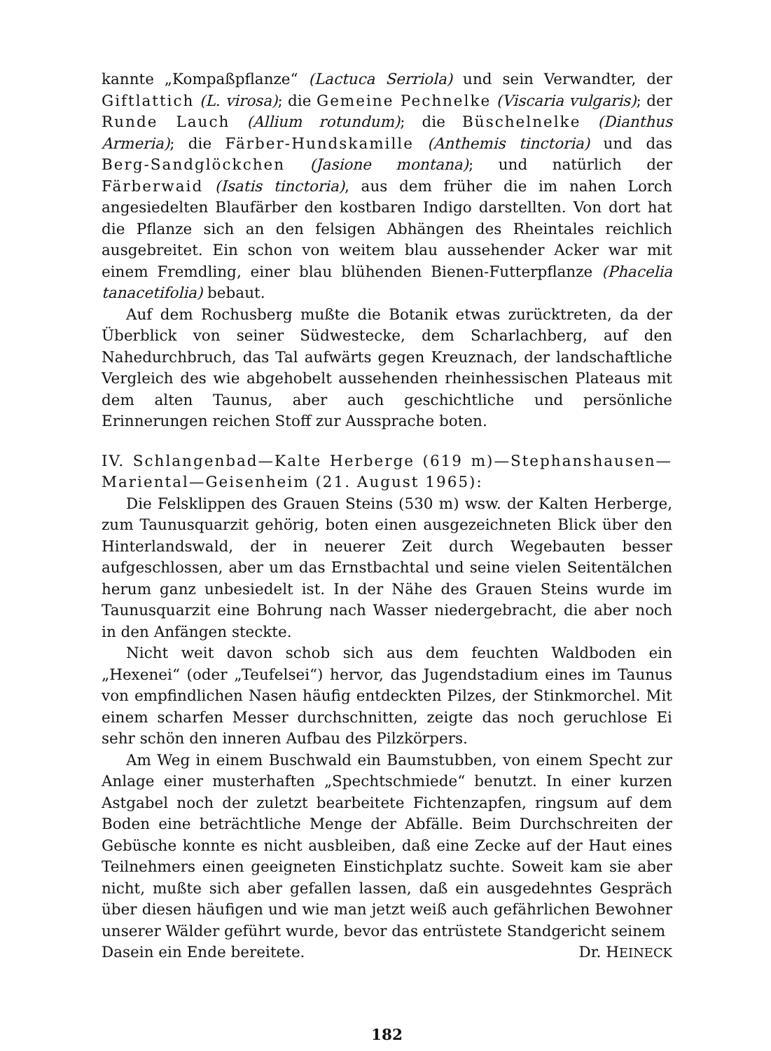kannte „Kompaßpflanze“ (Lactuca Serriola) und sein Verwandter, der Giftlattich (L. virosa); die Gemeine Pechnelke (Viscaria vulgaris); der Runde Lauch (Allium rotundum); die Büschelnelke (Dianthus Armeria); die Färber-Hundskamille (Anthemis tinctoria) und das Berg-Sandglöckchen (Jasione montana); und natürlich der Färberwaid (Isatis tinctoria), aus dem früher die im nahen Lorch angesiedelten Blaufärber den kostbaren Indigo darstellten. Von dort hat die Pflanze sich an den felsigen Abhängen des Rheintales reichlich ausgebreitet. Ein schon von weitem blau aussehender Acker war mit einem Fremdling, einer blau blühenden Bienen-Futterpflanze (Phacelia tanacetifolia) bebaut.
Auf dem Rochusberg mußte die Botanik etwas zurücktreten, da der Überblick von seiner Südwestecke, dem Scharlachberg, auf den Nahedurchbruch, das Tal aufwärts gegen Kreuznach, der landschaftliche Vergleich des wie abgehobelt aussehenden rheinhessischen Plateaus mit dem alten Taunus, aber auch geschichtliche und persönliche Erinnerungen reichen Stoff zur Aussprache boten.
IV. Schlangenbad—Kalte Herberge (619 m)—Stephanshausen—Mariental—Geisenheim (21. August 1965):
Die Felsklippen des Grauen Steins (530 m) wsw. der Kalten Herberge, zum Taunusquarzit gehörig, boten einen ausgezeichneten Blick über den Hinterlandswald, der in neuerer Zeit durch Wegebauten besser aufgeschlossen, aber um das Ernstbachtal und seine vielen Seitentälchen herum ganz unbesiedelt ist. In der Nähe des Grauen Steins wurde im Taunusquarzit eine Bohrung nach Wasser niedergebracht, die aber noch in den Anfängen steckte.
Nicht weit davon schob sich aus dem feuchten Waldboden ein „Hexenei“ (oder „Teufelsei“) hervor, das Jugendstadium eines im Taunus von empfindlichen Nasen häufig entdeckten Pilzes, der Stinkmorchel. Mit einem scharfen Messer durchschnitten, zeigte das noch geruchlose Ei sehr schön den inneren Aufbau des Pilzkörpers.
Am Weg in einem Buschwald ein Baumstubben, von einem Specht zur Anlage einer musterhaften „Spechtschmiede“ benutzt. In einer kurzen Astgabel noch der zuletzt bearbeitete Fichtenzapfen, ringsum auf dem Boden eine beträchtliche Menge der Abfälle. Beim Durchschreiten der Gebüsche konnte es nicht ausbleiben, daß eine Zecke auf der Haut eines Teilnehmers einen geeigneten Einstichplatz suchte. Soweit kam sie aber nicht, mußte sich aber gefallen lassen, daß ein ausgedehntes Gespräch über diesen häufigen und wie man jetzt weiß auch gefährlichen Bewohner unserer Wälder geführt wurde, bevor das entrüstete Standgericht seinem
Dasein ein Ende bereitete. Dr. HEINECK
182